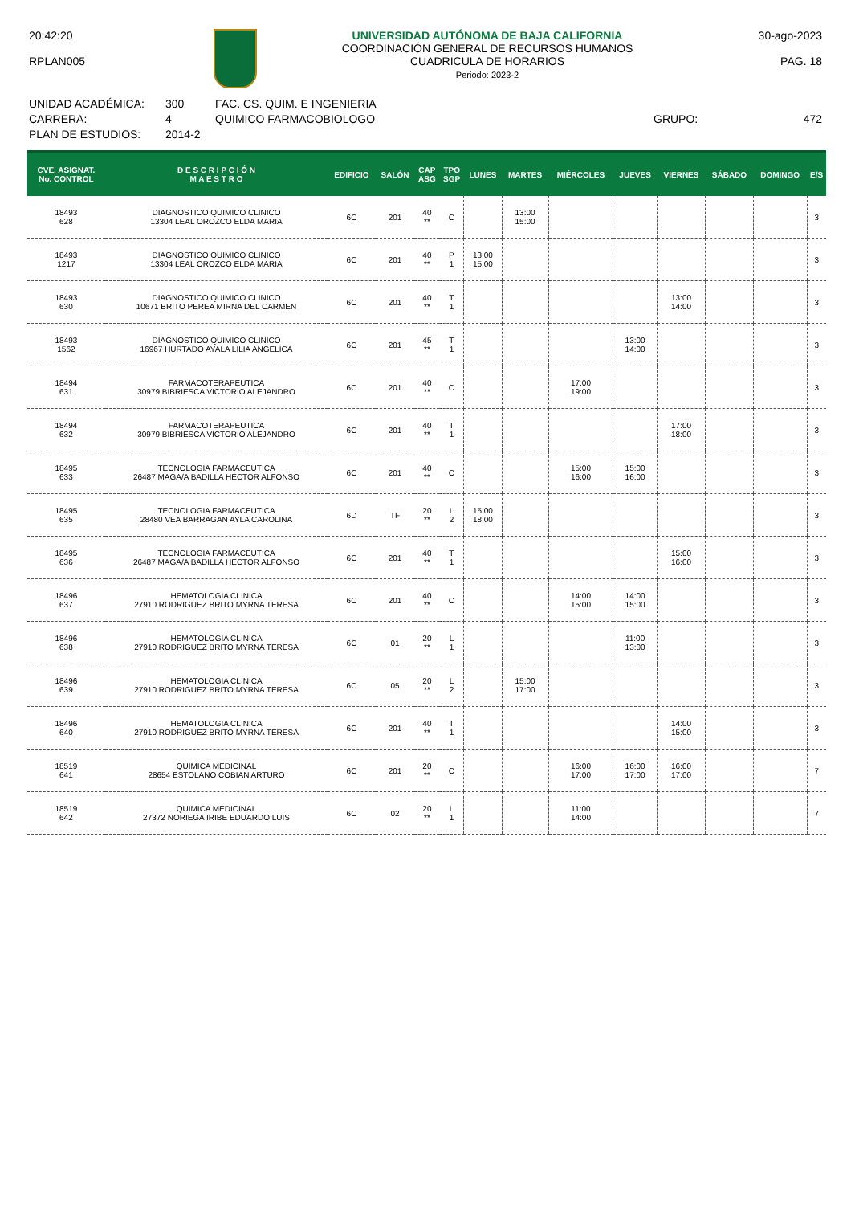20:42:20
RPLAN005
UNIVERSIDAD AUTÓNOMA DE BAJA CALIFORNIA
COORDINACIÓN GENERAL DE RECURSOS HUMANOS
CUADRICULA DE HORARIOS
Periodo: 2023-2
30-ago-2023
PAG. 18
UNIDAD ACADÉMICA:
CARRERA:
PLAN DE ESTUDIOS:
300
4
2014-2
FAC. CS. QUIM. E INGENIERIA
QUIMICO FARMACOBIOLOGO
GRUPO: 472
| CVE. ASIGNAT. No. CONTROL | D E S C R I P C I Ó N M A E S T R O | EDIFICIO | SALÓN | CAP ASG | TPO SGP | LUNES | MARTES | MIÉRCOLES | JUEVES | VIERNES | SÁBADO | DOMINGO | E/S |
| --- | --- | --- | --- | --- | --- | --- | --- | --- | --- | --- | --- | --- | --- |
| 18493 628 | DIAGNOSTICO QUIMICO CLINICO 13304 LEAL OROZCO ELDA MARIA | 6C | 201 | 40 ** | C | | 13:00 15:00 | | | | | | 3 |
| 18493 1217 | DIAGNOSTICO QUIMICO CLINICO 13304 LEAL OROZCO ELDA MARIA | 6C | 201 | 40 ** | P 1 | 13:00 15:00 | | | | | | | 3 |
| 18493 630 | DIAGNOSTICO QUIMICO CLINICO 10671 BRITO PEREA MIRNA DEL CARMEN | 6C | 201 | 40 ** | T 1 | | | | | 13:00 14:00 | | | 3 |
| 18493 1562 | DIAGNOSTICO QUIMICO CLINICO 16967 HURTADO AYALA LILIA ANGELICA | 6C | 201 | 45 ** | T 1 | | | | 13:00 14:00 | | | | 3 |
| 18494 631 | FARMACOTERAPEUTICA 30979 BIBRIESCA VICTORIO ALEJANDRO | 6C | 201 | 40 ** | C | | | 17:00 19:00 | | | | | 3 |
| 18494 632 | FARMACOTERAPEUTICA 30979 BIBRIESCA VICTORIO ALEJANDRO | 6C | 201 | 40 ** | T 1 | | | | | 17:00 18:00 | | | 3 |
| 18495 633 | TECNOLOGIA FARMACEUTICA 26487 MAGA/A BADILLA HECTOR ALFONSO | 6C | 201 | 40 ** | C | | | 15:00 16:00 | 15:00 16:00 | | | | 3 |
| 18495 635 | TECNOLOGIA FARMACEUTICA 28480 VEA BARRAGAN AYLA CAROLINA | 6D | TF | 20 ** | L 2 | 15:00 18:00 | | | | | | | 3 |
| 18495 636 | TECNOLOGIA FARMACEUTICA 26487 MAGA/A BADILLA HECTOR ALFONSO | 6C | 201 | 40 ** | T 1 | | | | | 15:00 16:00 | | | 3 |
| 18496 637 | HEMATOLOGIA CLINICA 27910 RODRIGUEZ BRITO MYRNA TERESA | 6C | 201 | 40 ** | C | | | 14:00 15:00 | 14:00 15:00 | | | | 3 |
| 18496 638 | HEMATOLOGIA CLINICA 27910 RODRIGUEZ BRITO MYRNA TERESA | 6C | 01 | 20 ** | L 1 | | | | 11:00 13:00 | | | | 3 |
| 18496 639 | HEMATOLOGIA CLINICA 27910 RODRIGUEZ BRITO MYRNA TERESA | 6C | 05 | 20 ** | L 2 | | 15:00 17:00 | | | | | | 3 |
| 18496 640 | HEMATOLOGIA CLINICA 27910 RODRIGUEZ BRITO MYRNA TERESA | 6C | 201 | 40 ** | T 1 | | | | | 14:00 15:00 | | | 3 |
| 18519 641 | QUIMICA MEDICINAL 28654 ESTOLANO COBIAN ARTURO | 6C | 201 | 20 ** | C | | | 16:00 17:00 | 16:00 17:00 | 16:00 17:00 | | | 7 |
| 18519 642 | QUIMICA MEDICINAL 27372 NORIEGA IRIBE EDUARDO LUIS | 6C | 02 | 20 ** | L 1 | | | 11:00 14:00 | | | | | 7 |